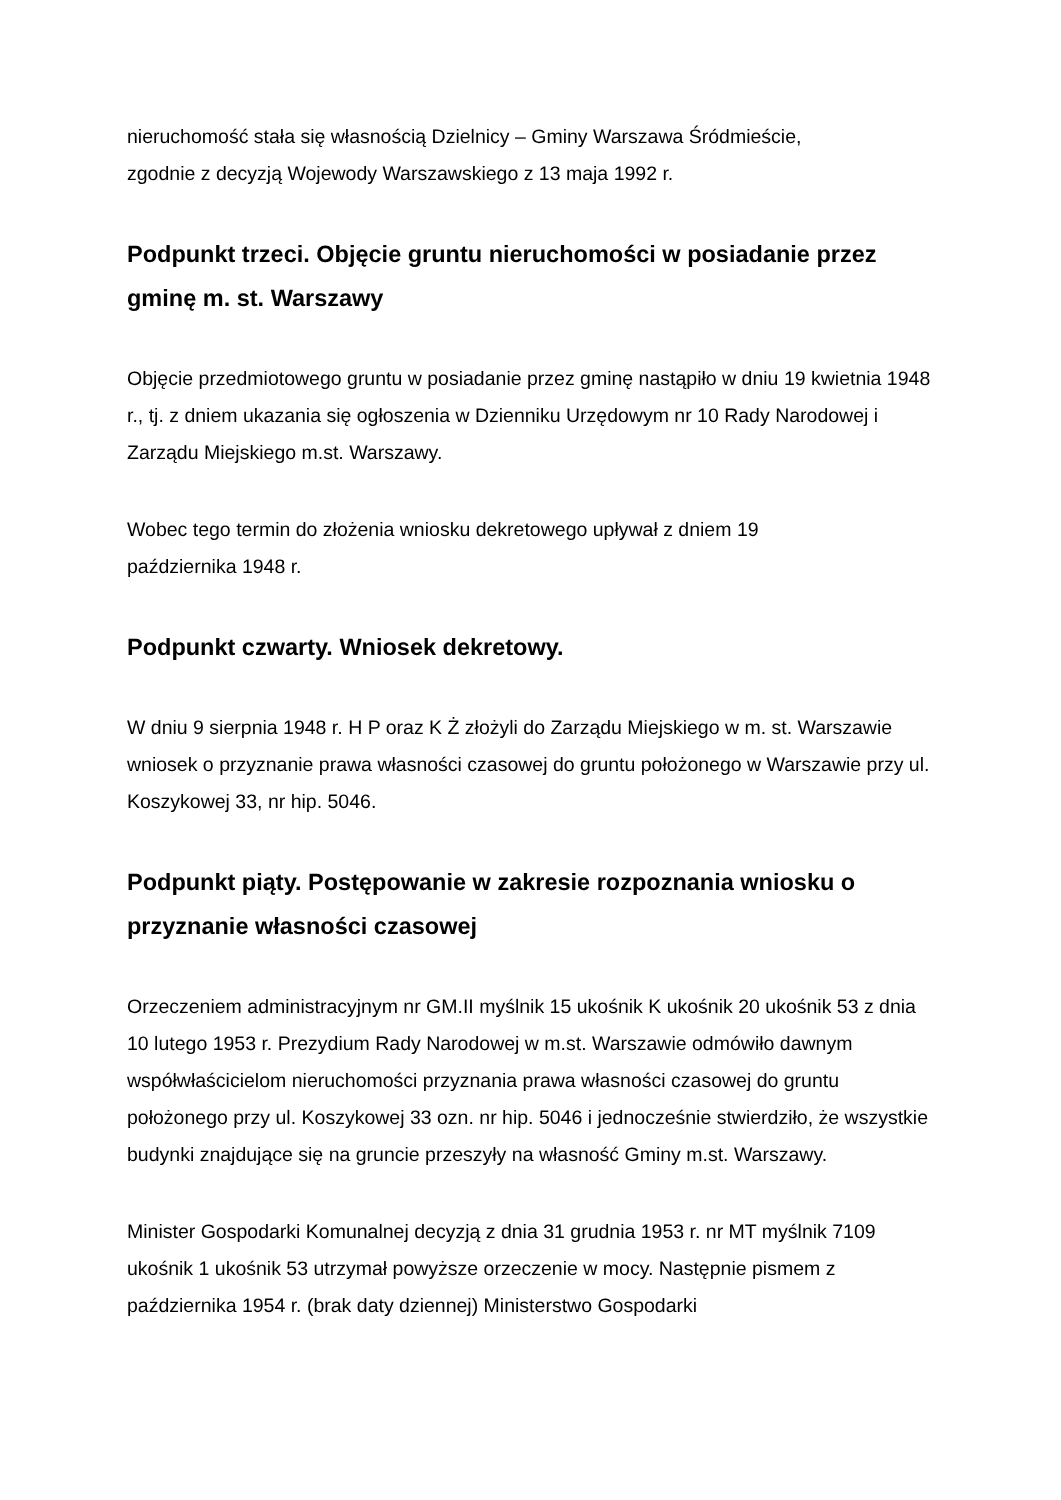nieruchomość stała się własnością Dzielnicy – Gminy Warszawa Śródmieście,
zgodnie z decyzją Wojewody Warszawskiego z 13 maja 1992 r.
Podpunkt trzeci. Objęcie gruntu nieruchomości w posiadanie przez gminę m. st. Warszawy
Objęcie przedmiotowego gruntu w posiadanie przez gminę nastąpiło w dniu 19 kwietnia 1948 r., tj. z dniem ukazania się ogłoszenia w Dzienniku Urzędowym nr 10 Rady Narodowej i Zarządu Miejskiego m.st. Warszawy.
Wobec tego termin do złożenia wniosku dekretowego upływał z dniem 19
października 1948 r.
Podpunkt czwarty. Wniosek dekretowy.
W dniu 9 sierpnia 1948 r. H P oraz K Ż złożyli do Zarządu Miejskiego w m. st. Warszawie wniosek o przyznanie prawa własności czasowej do gruntu położonego w Warszawie przy ul. Koszykowej 33, nr hip. 5046.
Podpunkt piąty. Postępowanie w zakresie rozpoznania wniosku o przyznanie własności czasowej
Orzeczeniem administracyjnym nr GM.II myślnik 15 ukośnik K ukośnik 20 ukośnik 53 z dnia 10 lutego 1953 r. Prezydium Rady Narodowej w m.st. Warszawie odmówiło dawnym współwłaścicielom nieruchomości przyznania prawa własności czasowej do gruntu położonego przy ul. Koszykowej 33 ozn. nr hip. 5046 i jednocześnie stwierdziło, że wszystkie budynki znajdujące się na gruncie przeszyły na własność Gminy m.st. Warszawy.
Minister Gospodarki Komunalnej decyzją z dnia 31 grudnia 1953 r. nr MT myślnik 7109 ukośnik 1 ukośnik 53 utrzymał powyższe orzeczenie w mocy. Następnie pismem z października 1954 r. (brak daty dziennej) Ministerstwo Gospodarki